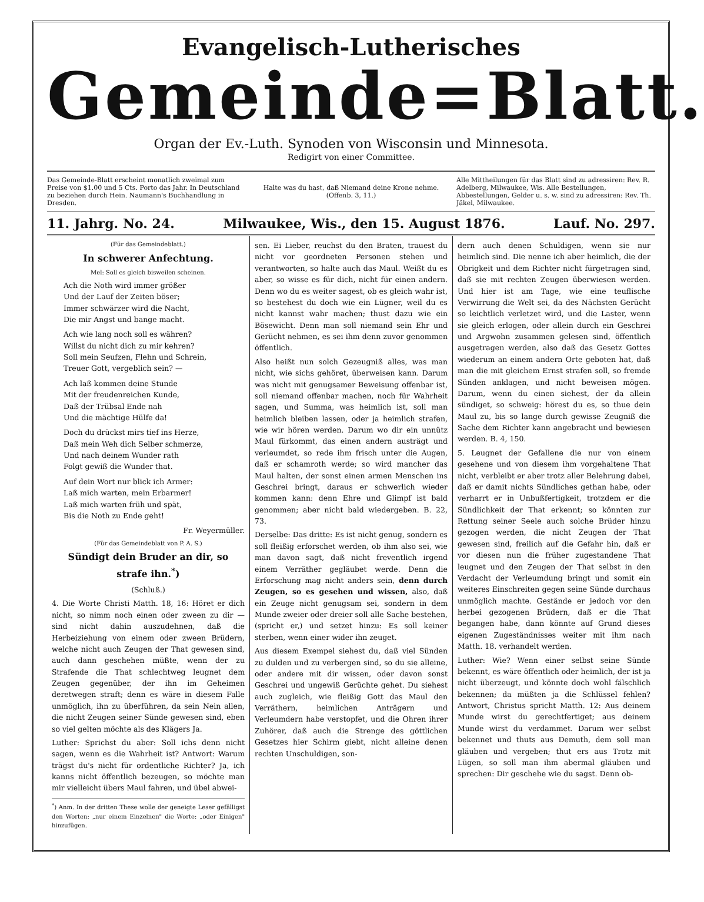Evangelisch-Lutherisches
Gemeinde=Blatt.
Organ der Ev.-Luth. Synoden von Wisconsin und Minnesota.
Redigirt von einer Committee.
Das Gemeinde-Blatt erscheint monatlich zweimal zum Preise von $1.00 und 5 Cts. Porto das Jahr. In Deutschland zu beziehen durch Hein. Naumann's Buchhandlung in Dresden.
Halte was du hast, daß Niemand deine Krone nehme.
(Offenb. 3, 11.)
Alle Mittheilungen für das Blatt sind zu adressiren: Rev. R. Adelberg, Milwaukee, Wis. Alle Bestellungen, Abbestellungen, Gelder u. s. w. sind zu adressiren: Rev. Th. Jäkel, Milwaukee.
11. Jahrg. No. 24. Milwaukee, Wis., den 15. August 1876. Lauf. No. 297.
(Für das Gemeindeblatt.)
In schwerer Anfechtung.
Mel: Soll es gleich bisweilen scheinen.
Ach die Noth wird immer größer
Und der Lauf der Zeiten böser;
Immer schwärzer wird die Nacht,
Die mir Angst und bange macht.
Ach wie lang noch soll es währen?
Willst du nicht dich zu mir kehren?
Soll mein Seufzen, Flehn und Schrein,
Treuer Gott, vergeblich sein? —
Ach laß kommen deine Stunde
Mit der freudenreichen Kunde,
Daß der Trübsal Ende nah
Und die mächtige Hülfe da!
Doch du drückst mirs tief ins Herze,
Daß mein Weh dich Selber schmerze,
Und nach deinem Wunder rath
Folgt gewiß die Wunder that.
Auf dein Wort nur blick ich Armer:
Laß mich warten, mein Erbarmer!
Laß mich warten früh und spät,
Bis die Noth zu Ende geht!
Fr. Weyermüller.
(Für das Gemeindeblatt von P. A. S.)
Sündigt dein Bruder an dir, so strafe ihn.<sup>*</sup>)
(Schluß.)
4. Die Worte Christi Matth. 18, 16: Höret er dich nicht, so nimm noch einen oder zween zu dir — sind nicht dahin auszudehnen, daß die Herbeiziehung von einem oder zween Brüdern, welche nicht auch Zeugen der That gewesen sind, auch dann geschehen müßte, wenn der zu Strafende die That schlechtweg leugnet dem Zeugen gegenüber, der ihn im Geheimen deretwegen straft; denn es wäre in diesem Falle unmöglich, ihn zu überführen, da sein Nein allen, die nicht Zeugen seiner Sünde gewesen sind, eben so viel gelten möchte als des Klägers Ja.
Luther: Sprichst du aber: Soll ichs denn nicht sagen, wenn es die Wahrheit ist? Antwort: Warum trägst du's nicht für ordentliche Richter? Ja, ich kanns nicht öffentlich bezeugen, so möchte man mir vielleicht übers Maul fahren, und übel abwei-
<sup>*</sup>) Anm. In der dritten These wolle der geneigte Leser gefälligst den Worten: „nur einem Einzelnen" die Worte: „oder Einigen" hinzufügen.
sen. Ei Lieber, reuchst du den Braten, trauest du nicht vor geordneten Personen stehen und verantworten, so halte auch das Maul. Weißt du es aber, so wisse es für dich, nicht für einen andern. Denn wo du es weiter sagest, ob es gleich wahr ist, so bestehest du doch wie ein Lügner, weil du es nicht kannst wahr machen; thust dazu wie ein Bösewicht. Denn man soll niemand sein Ehr und Gerücht nehmen, es sei ihm denn zuvor genommen öffentlich.
Also heißt nun solch Gezeugniß alles, was man nicht, wie sichs gehöret, überweisen kann. Darum was nicht mit genugsamer Beweisung offenbar ist, soll niemand offenbar machen, noch für Wahrheit sagen, und Summa, was heimlich ist, soll man heimlich bleiben lassen, oder ja heimlich strafen, wie wir hören werden. Darum wo dir ein unnütz Maul fürkommt, das einen andern austrägt und verleumdet, so rede ihm frisch unter die Augen, daß er schamroth werde; so wird mancher das Maul halten, der sonst einen armen Menschen ins Geschrei bringt, daraus er schwerlich wieder kommen kann: denn Ehre und Glimpf ist bald genommen; aber nicht bald wiedergeben. B. 22, 73.
Derselbe: Das dritte: Es ist nicht genug, sondern es soll fleißig erforschet werden, ob ihm also sei, wie man davon sagt, daß nicht freventlich irgend einem Verräther gegläubet werde. Denn die Erforschung mag nicht anders sein, denn durch Zeugen, so es gesehen und wissen, also, daß ein Zeuge nicht genugsam sei, sondern in dem Munde zweier oder dreier soll alle Sache bestehen, (spricht er,) und setzet hinzu: Es soll keiner sterben, wenn einer wider ihn zeuget.
Aus diesem Exempel siehest du, daß viel Sünden zu dulden und zu verbergen sind, so du sie alleine, oder andere mit dir wissen, oder davon sonst Geschrei und ungewiß Gerüchte gehet. Du siehest auch zugleich, wie fleißig Gott das Maul den Verräthern, heimlichen Anträgern und Verleumdern habe verstopfet, und die Ohren ihrer Zuhörer, daß auch die Strenge des göttlichen Gesetzes hier Schirm giebt, nicht alleine denen rechten Unschuldigen, son-
dern auch denen Schuldigen, wenn sie nur heimlich sind. Die nenne ich aber heimlich, die der Obrigkeit und dem Richter nicht fürgetragen sind, daß sie mit rechten Zeugen überwiesen werden. Und hier ist am Tage, wie eine teuflische Verwirrung die Welt sei, da des Nächsten Gerücht so leichtlich verletzet wird, und die Laster, wenn sie gleich erlogen, oder allein durch ein Geschrei und Argwohn zusammen gelesen sind, öffentlich ausgetragen werden, also daß das Gesetz Gottes wiederum an einem andern Orte geboten hat, daß man die mit gleichem Ernst strafen soll, so fremde Sünden anklagen, und nicht beweisen mögen. Darum, wenn du einen siehest, der da allein sündiget, so schweig: hörest du es, so thue dein Maul zu, bis so lange durch gewisse Zeugniß die Sache dem Richter kann angebracht und bewiesen werden. B. 4, 150.
5. Leugnet der Gefallene die nur von einem gesehene und von diesem ihm vorgehaltene That nicht, verbleibt er aber trotz aller Belehrung dabei, daß er damit nichts Sündliches gethan habe, oder verharrt er in Unbußfertigkeit, trotzdem er die Sündlichkeit der That erkennt; so könnten zur Rettung seiner Seele auch solche Brüder hinzu gezogen werden, die nicht Zeugen der That gewesen sind, freilich auf die Gefahr hin, daß er vor diesen nun die früher zugestandene That leugnet und den Zeugen der That selbst in den Verdacht der Verleumdung bringt und somit ein weiteres Einschreiten gegen seine Sünde durchaus unmöglich machte. Geständе er jedoch vor den herbei gezogenen Brüdern, daß er die That begangen habe, dann könnte auf Grund dieses eigenen Zugeständnisses weiter mit ihm nach Matth. 18. verhandelt werden.
Luther: Wie? Wenn einer selbst seine Sünde bekennt, es wäre öffentlich oder heimlich, der ist ja nicht überzeugt, und könnte doch wohl fälschlich bekennen; da müßten ja die Schlüssel fehlen? Antwort, Christus spricht Matth. 12: Aus deinem Munde wirst du gerechtfertiget; aus deinem Munde wirst du verdammet. Darum wer selbst bekennet und thuts aus Demuth, dem soll man gläuben und vergeben; thut ers aus Trotz mit Lügen, so soll man ihm abermal gläuben und sprechen: Dir geschehe wie du sagst. Denn ob-